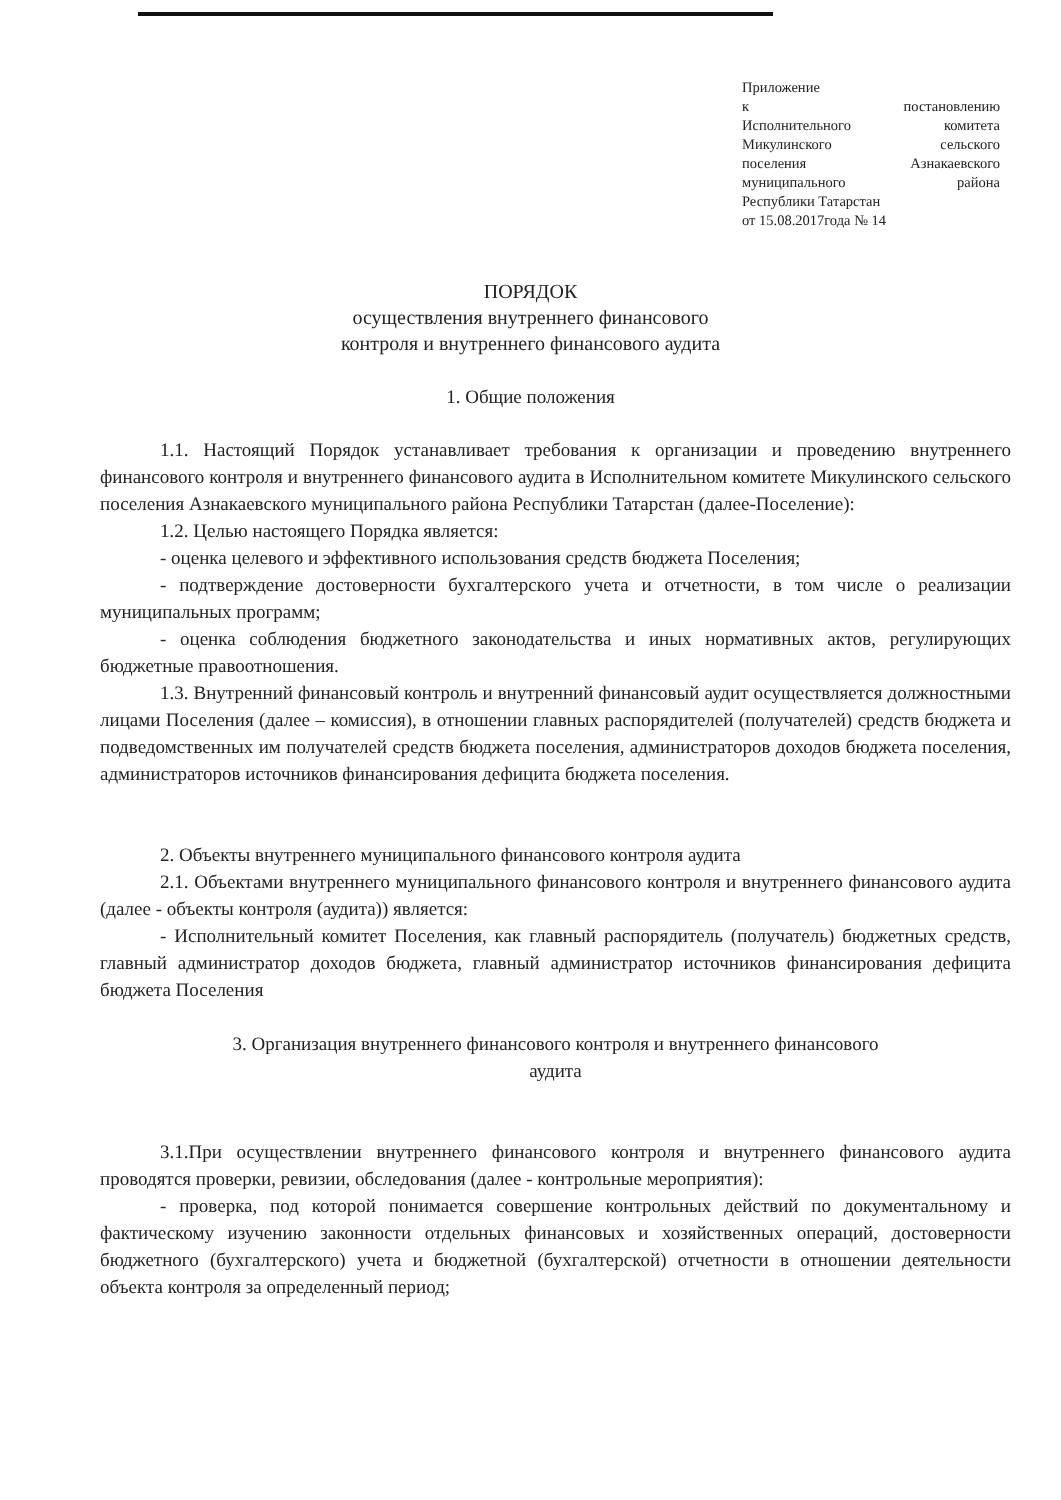Приложение
к постановлению
Исполнительного комитета
Микулинского сельского
поселения Азнакаевского
муниципального района
Республики Татарстан
от 15.08.2017года № 14
ПОРЯДОК
осуществления внутреннего финансового
контроля и внутреннего финансового аудита
1. Общие положения
1.1. Настоящий Порядок устанавливает требования к организации и проведению внутреннего финансового контроля и внутреннего финансового аудита в Исполнительном комитете Микулинского сельского поселения Азнакаевского муниципального района Республики Татарстан (далее-Поселение):
1.2. Целью настоящего Порядка является:
- оценка целевого и эффективного использования средств бюджета Поселения;
- подтверждение достоверности бухгалтерского учета и отчетности, в том числе о реализации муниципальных программ;
- оценка соблюдения бюджетного законодательства и иных нормативных актов, регулирующих бюджетные правоотношения.
1.3. Внутренний финансовый контроль и внутренний финансовый аудит осуществляется должностными лицами Поселения (далее – комиссия), в отношении главных распорядителей (получателей) средств бюджета и подведомственных им получателей средств бюджета поселения, администраторов доходов бюджета поселения, администраторов источников финансирования дефицита бюджета поселения.
2. Объекты внутреннего муниципального финансового контроля аудита
2.1. Объектами внутреннего муниципального финансового контроля и внутреннего финансового аудита (далее - объекты контроля (аудита)) является:
- Исполнительный комитет Поселения, как главный распорядитель (получатель) бюджетных средств, главный администратор доходов бюджета, главный администратор источников финансирования дефицита бюджета Поселения
3. Организация внутреннего финансового контроля и внутреннего финансового
аудита
3.1.При осуществлении внутреннего финансового контроля и внутреннего финансового аудита проводятся проверки, ревизии, обследования (далее - контрольные мероприятия):
- проверка, под которой понимается совершение контрольных действий по документальному и фактическому изучению законности отдельных финансовых и хозяйственных операций, достоверности бюджетного (бухгалтерского) учета и бюджетной (бухгалтерской) отчетности в отношении деятельности объекта контроля за определенный период;